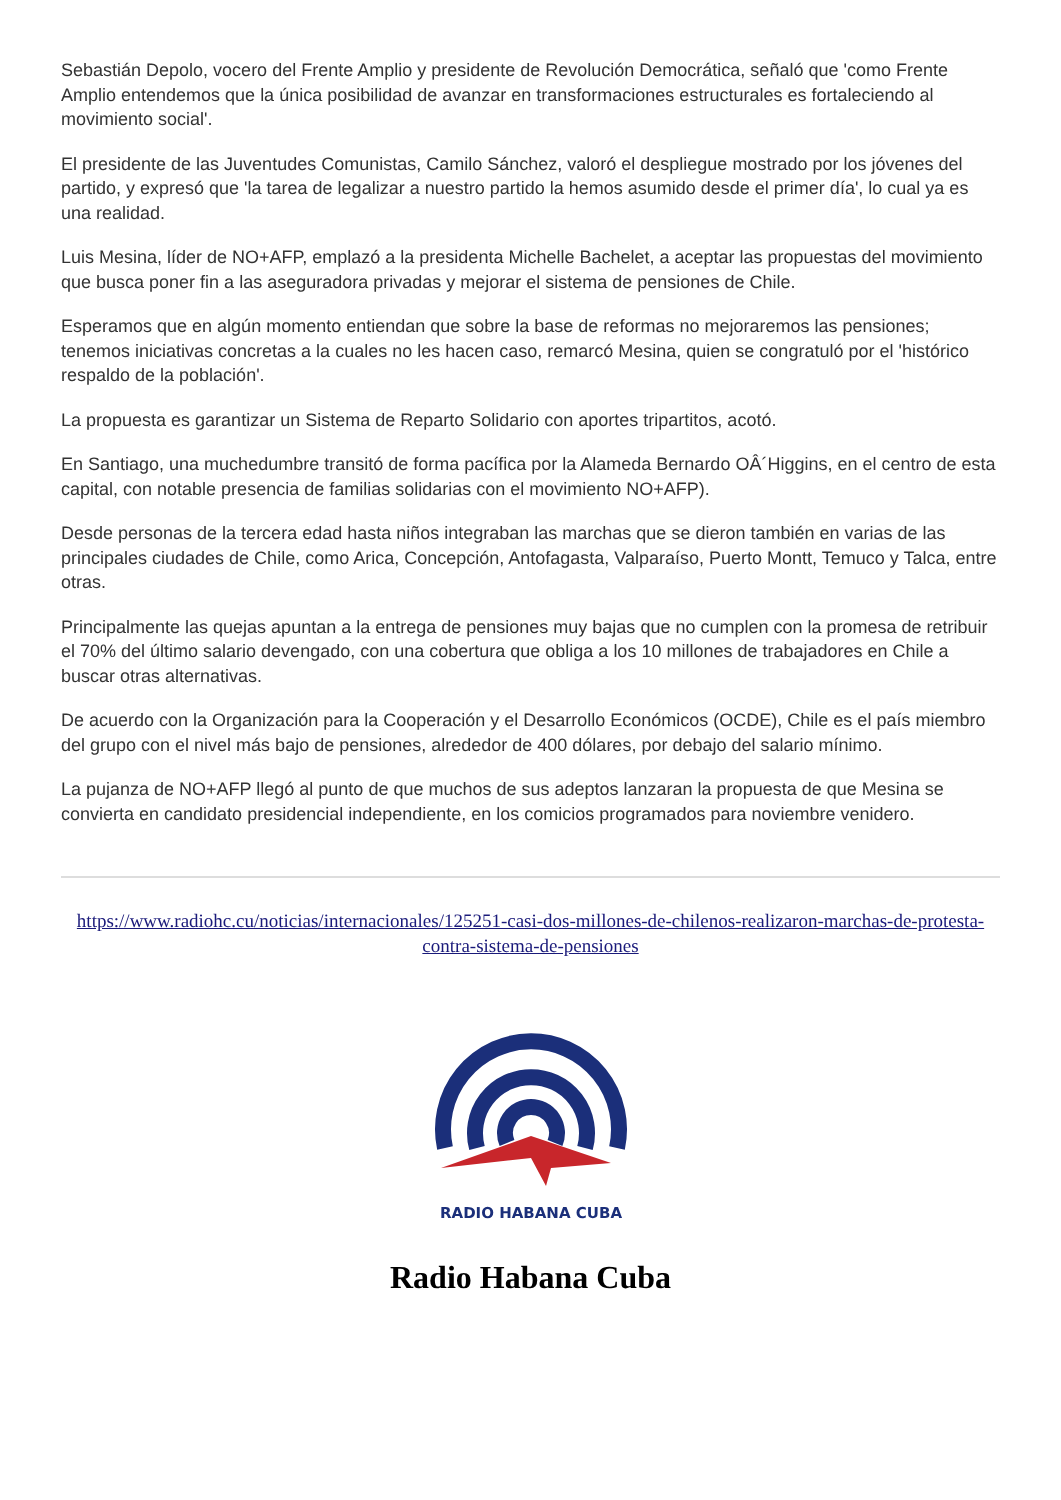Sebastián Depolo, vocero del Frente Amplio y presidente de Revolución Democrática, señaló que 'como Frente Amplio entendemos que la única posibilidad de avanzar en transformaciones estructurales es fortaleciendo al movimiento social'.
El presidente de las Juventudes Comunistas, Camilo Sánchez, valoró el despliegue mostrado por los jóvenes del partido, y expresó que 'la tarea de legalizar a nuestro partido la hemos asumido desde el primer día', lo cual ya es una realidad.
Luis Mesina, líder de NO+AFP, emplazó a la presidenta Michelle Bachelet, a aceptar las propuestas del movimiento que busca poner fin a las aseguradora privadas y mejorar el sistema de pensiones de Chile.
Esperamos que en algún momento entiendan que sobre la base de reformas no mejoraremos las pensiones; tenemos iniciativas concretas a la cuales no les hacen caso, remarcó Mesina, quien se congratuló por el 'histórico respaldo de la población'.
La propuesta es garantizar un Sistema de Reparto Solidario con aportes tripartitos, acotó.
En Santiago, una muchedumbre transitó de forma pacífica por la Alameda Bernardo OÂ´Higgins, en el centro de esta capital, con notable presencia de familias solidarias con el movimiento NO+AFP).
Desde personas de la tercera edad hasta niños integraban las marchas que se dieron también en varias de las principales ciudades de Chile, como Arica, Concepción, Antofagasta, Valparaíso, Puerto Montt, Temuco y Talca, entre otras.
Principalmente las quejas apuntan a la entrega de pensiones muy bajas que no cumplen con la promesa de retribuir el 70% del último salario devengado, con una cobertura que obliga a los 10 millones de trabajadores en Chile a buscar otras alternativas.
De acuerdo con la Organización para la Cooperación y el Desarrollo Económicos (OCDE), Chile es el país miembro del grupo con el nivel más bajo de pensiones, alrededor de 400 dólares, por debajo del salario mínimo.
La pujanza de NO+AFP llegó al punto de que muchos de sus adeptos lanzaran la propuesta de que Mesina se convierta en candidato presidencial independiente, en los comicios programados para noviembre venidero.
https://www.radiohc.cu/noticias/internacionales/125251-casi-dos-millones-de-chilenos-realizaron-marchas-de-protesta-contra-sistema-de-pensiones
RADIO HABANA CUBA
Radio Habana Cuba